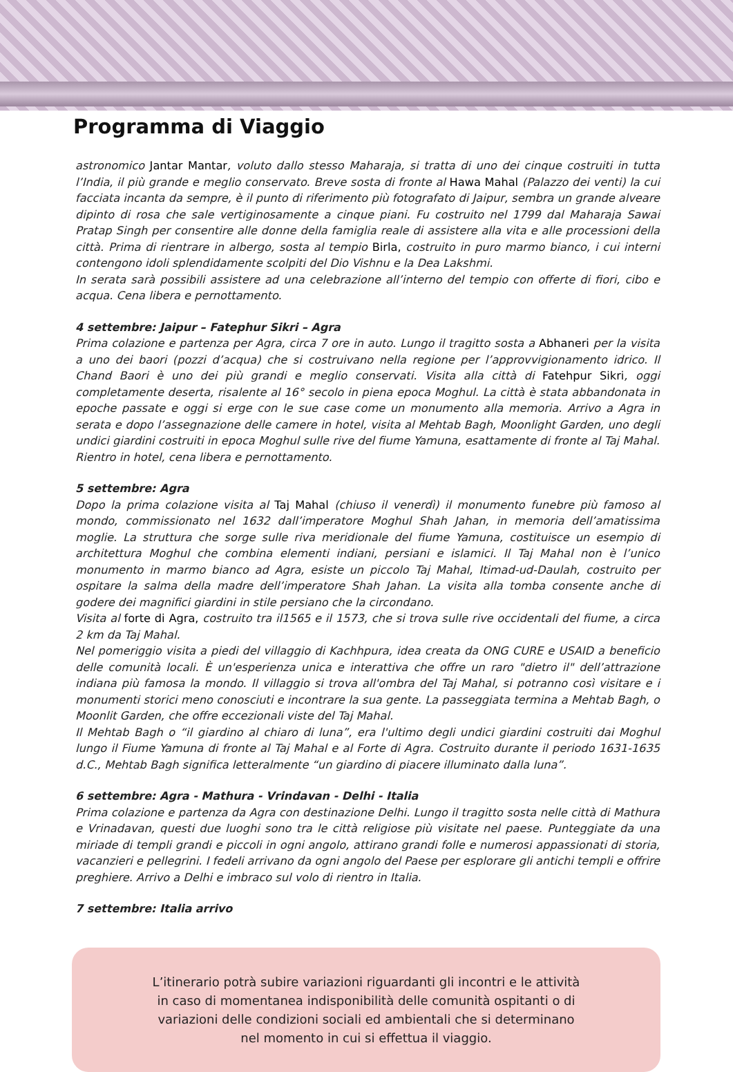Programma di Viaggio
astronomico Jantar Mantar, voluto dallo stesso Maharaja, si tratta di uno dei cinque costruiti in tutta l’India, il più grande e meglio conservato. Breve sosta di fronte al Hawa Mahal (Palazzo dei venti) la cui facciata incanta da sempre, è il punto di riferimento più fotografato di Jaipur, sembra un grande alveare dipinto di rosa che sale vertiginosamente a cinque piani. Fu costruito nel 1799 dal Maharaja Sawai Pratap Singh per consentire alle donne della famiglia reale di assistere alla vita e alle processioni della città. Prima di rientrare in albergo, sosta al tempio Birla, costruito in puro marmo bianco, i cui interni contengono idoli splendidamente scolpiti del Dio Vishnu e la Dea Lakshmi.
In serata sarà possibili assistere ad una celebrazione all’interno del tempio con offerte di fiori, cibo e acqua. Cena libera e pernottamento.
4 settembre: Jaipur – Fatephur Sikri – Agra
Prima colazione e partenza per Agra, circa 7 ore in auto. Lungo il tragitto sosta a Abhaneri per la visita a uno dei baori (pozzi d’acqua) che si costruivano nella regione per l’approvvigionamento idrico. Il Chand Baori è uno dei più grandi e meglio conservati. Visita alla città di Fatehpur Sikri, oggi completamente deserta, risalente al 16° secolo in piena epoca Moghul. La città è stata abbandonata in epoche passate e oggi si erge con le sue case come un monumento alla memoria. Arrivo a Agra in serata e dopo l’assegnazione delle camere in hotel, visita al Mehtab Bagh, Moonlight Garden, uno degli undici giardini costruiti in epoca Moghul sulle rive del fiume Yamuna, esattamente di fronte al Taj Mahal. Rientro in hotel, cena libera e pernottamento.
5 settembre: Agra
Dopo la prima colazione visita al Taj Mahal (chiuso il venerdì) il monumento funebre più famoso al mondo, commissionato nel 1632 dall’imperatore Moghul Shah Jahan, in memoria dell’amatissima moglie. La struttura che sorge sulle riva meridionale del fiume Yamuna, costituisce un esempio di architettura Moghul che combina elementi indiani, persiani e islamici. Il Taj Mahal non è l’unico monumento in marmo bianco ad Agra, esiste un piccolo Taj Mahal, Itimad-ud-Daulah, costruito per ospitare la salma della madre dell’imperatore Shah Jahan. La visita alla tomba consente anche di godere dei magnifici giardini in stile persiano che la circondano.
Visita al forte di Agra, costruito tra il1565 e il 1573, che si trova sulle rive occidentali del fiume, a circa 2 km da Taj Mahal.
Nel pomeriggio visita a piedi del villaggio di Kachhpura, idea creata da ONG CURE e USAID a beneficio delle comunità locali. È un'esperienza unica e interattiva che offre un raro "dietro il" dell’attrazione indiana più famosa la mondo. Il villaggio si trova all'ombra del Taj Mahal, si potranno così visitare e i monumenti storici meno conosciuti e incontrare la sua gente. La passeggiata termina a Mehtab Bagh, o Moonlit Garden, che offre eccezionali viste del Taj Mahal.
Il Mehtab Bagh o “il giardino al chiaro di luna”, era l'ultimo degli undici giardini costruiti dai Moghul lungo il Fiume Yamuna di fronte al Taj Mahal e al Forte di Agra. Costruito durante il periodo 1631-1635 d.C., Mehtab Bagh significa letteralmente “un giardino di piacere illuminato dalla luna”.
6 settembre: Agra - Mathura - Vrindavan - Delhi - Italia
Prima colazione e partenza da Agra con destinazione Delhi. Lungo il tragitto sosta nelle città di Mathura e Vrinadavan, questi due luoghi sono tra le città religiose più visitate nel paese. Punteggiate da una miriade di templi grandi e piccoli in ogni angolo, attirano grandi folle e numerosi appassionati di storia, vacanzieri e pellegrini. I fedeli arrivano da ogni angolo del Paese per esplorare gli antichi templi e offrire preghiere. Arrivo a Delhi e imbraco sul volo di rientro in Italia.
7 settembre: Italia arrivo
L’itinerario potrà subire variazioni riguardanti gli incontri e le attività
in caso di momentanea indisponibilità delle comunità ospitanti o di
variazioni delle condizioni sociali ed ambientali che si determinano
nel momento in cui si effettua il viaggio.